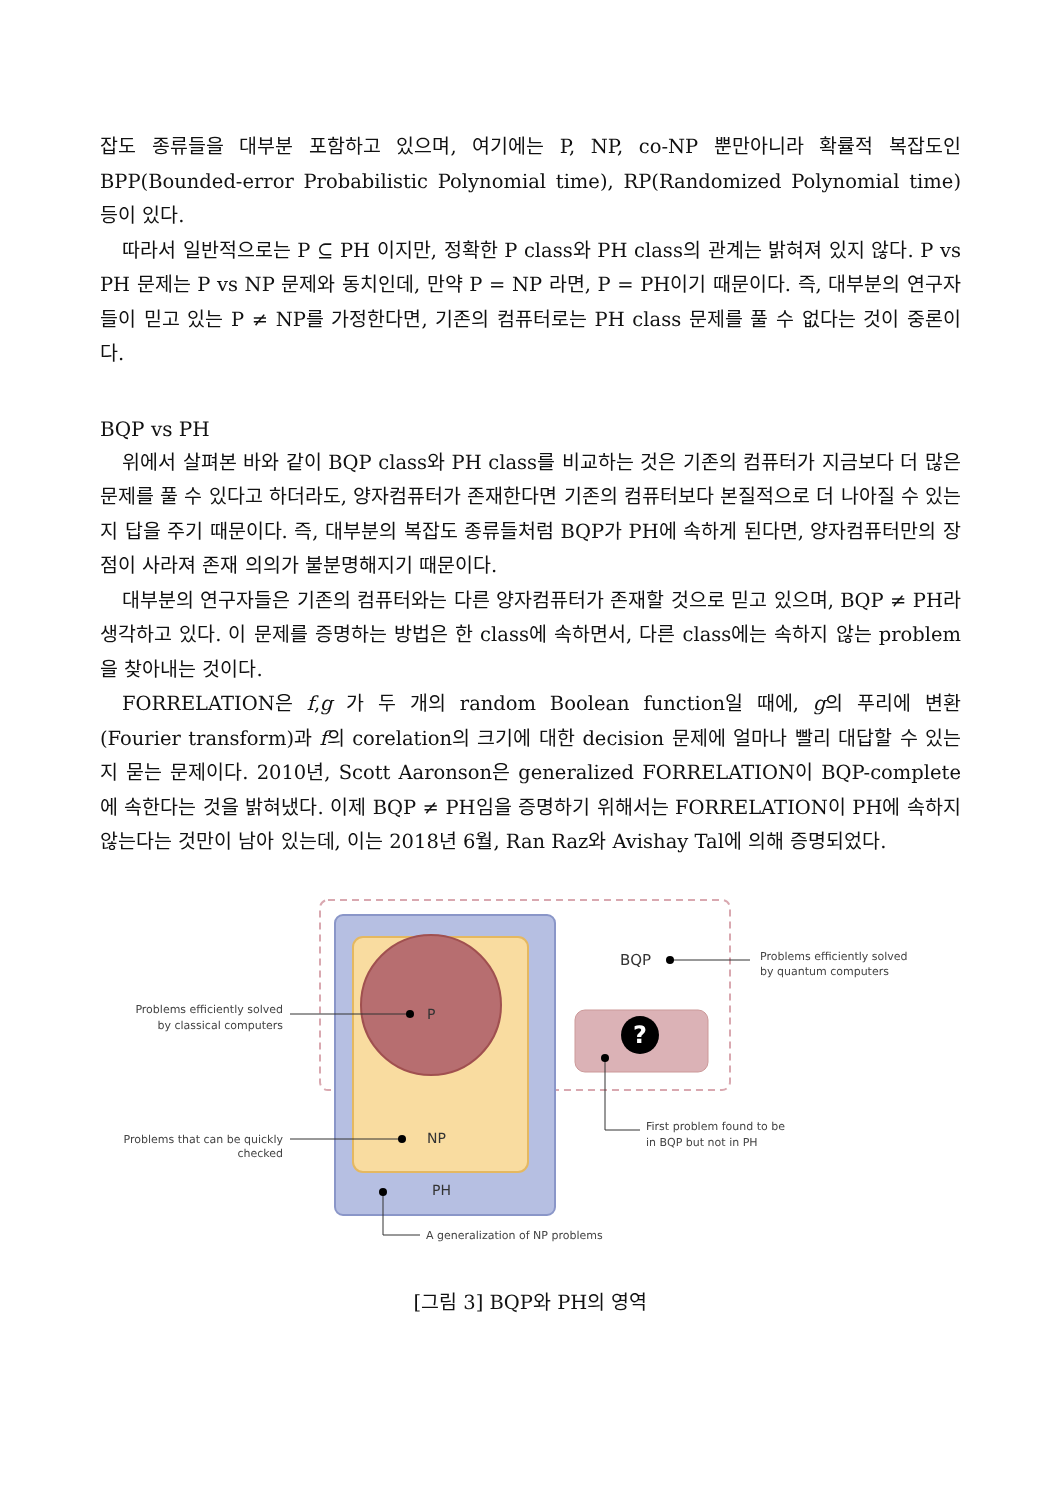잡도 종류들을 대부분 포함하고 있으며, 여기에는 P, NP, co-NP 뿐만아니라 확률적 복잡도인 BPP(Bounded-error Probabilistic Polynomial time), RP(Randomized Polynomial time) 등이 있다.
따라서 일반적으로는 P ⊆ PH 이지만, 정확한 P class와 PH class의 관계는 밝혀져 있지 않다. P vs PH 문제는 P vs NP 문제와 동치인데, 만약 P = NP 라면, P = PH이기 때문이다. 즉, 대부분의 연구자들이 믿고 있는 P ≠ NP를 가정한다면, 기존의 컴퓨터로는 PH class 문제를 풀 수 없다는 것이 중론이다.
BQP vs PH
위에서 살펴본 바와 같이 BQP class와 PH class를 비교하는 것은 기존의 컴퓨터가 지금보다 더 많은 문제를 풀 수 있다고 하더라도, 양자컴퓨터가 존재한다면 기존의 컴퓨터보다 본질적으로 더 나아질 수 있는지 답을 주기 때문이다. 즉, 대부분의 복잡도 종류들처럼 BQP가 PH에 속하게 된다면, 양자컴퓨터만의 장점이 사라져 존재 의의가 불분명해지기 때문이다.
대부분의 연구자들은 기존의 컴퓨터와는 다른 양자컴퓨터가 존재할 것으로 믿고 있으며, BQP ≠ PH라 생각하고 있다. 이 문제를 증명하는 방법은 한 class에 속하면서, 다른 class에는 속하지 않는 problem을 찾아내는 것이다.
FORRELATION은 f,g 가 두 개의 random Boolean function일 때에, g의 푸리에 변환 (Fourier transform)과 f의 corelation의 크기에 대한 decision 문제에 얼마나 빨리 대답할 수 있는지 묻는 문제이다. 2010년, Scott Aaronson은 generalized FORRELATION이 BQP-complete에 속한다는 것을 밝혀냈다. 이제 BQP ≠ PH임을 증명하기 위해서는 FORRELATION이 PH에 속하지 않는다는 것만이 남아 있는데, 이는 2018년 6월, Ran Raz와 Avishay Tal에 의해 증명되었다.
?
BQP
Problems efficiently solved
by quantum computers
P
Problems efficiently solved
by classical computers
NP
Problems that can be quickly
checked
PH
A generalization of NP problems
First problem found to be
in BQP but not in PH
[그림 3] BQP와 PH의 영역